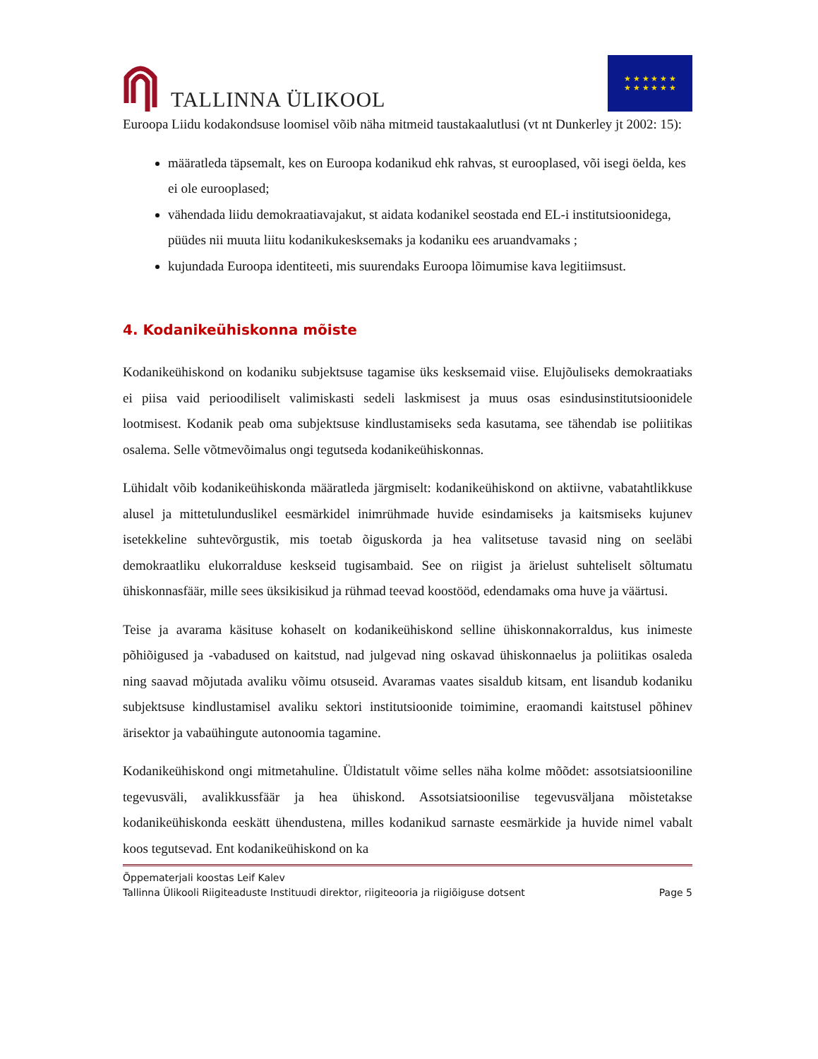TALLINNA ÜLIKOOL
★ ★ ★ ★ ★ ★
★ ★ ★ ★ ★ ★
Euroopa Liidu kodakondsuse loomisel võib näha mitmeid taustakaalutlusi (vt nt Dunkerley jt 2002: 15):
määratleda täpsemalt, kes on Euroopa kodanikud ehk rahvas, st eurooplased, või isegi öelda, kes ei ole eurooplased;
vähendada liidu demokraatiavajakut, st aidata kodanikel seostada end EL-i institutsioonidega, püüdes nii muuta liitu kodanikukesksemaks ja kodaniku ees aruandvamaks ;
kujundada Euroopa identiteeti, mis suurendaks Euroopa lõimumise kava legitiimsust.
4. Kodanikeühiskonna mõiste
Kodanikeühiskond on kodaniku subjektsuse tagamise üks kesksemaid viise. Elujõuliseks demokraatiaks ei piisa vaid perioodiliselt valimiskasti sedeli laskmisest ja muus osas esindusinstitutsioonidele lootmisest. Kodanik peab oma subjektsuse kindlustamiseks seda kasutama, see tähendab ise poliitikas osalema. Selle võtmevõimalus ongi tegutseda kodanikeühiskonnas.
Lühidalt võib kodanikeühiskonda määratleda järgmiselt: kodanikeühiskond on aktiivne, vabatahtlikkuse alusel ja mittetulunduslikel eesmärkidel inimrühmade huvide esindamiseks ja kaitsmiseks kujunev isetekkeline suhtevõrgustik, mis toetab õiguskorda ja hea valitsetuse tavasid ning on seeläbi demokraatliku elukorralduse keskseid tugisambaid. See on riigist ja ärielust suhteliselt sõltumatu ühiskonnasfäär, mille sees üksikisikud ja rühmad teevad koostööd, edendamaks oma huve ja väärtusi.
Teise ja avarama käsituse kohaselt on kodanikeühiskond selline ühiskonnakorraldus, kus inimeste põhiõigused ja -vabadused on kaitstud, nad julgevad ning oskavad ühiskonnaelus ja poliitikas osaleda ning saavad mõjutada avaliku võimu otsuseid. Avaramas vaates sisaldub kitsam, ent lisandub kodaniku subjektsuse kindlustamisel avaliku sektori institutsioonide toimimine, eraomandi kaitstusel põhinev ärisektor ja vabaühingute autonoomia tagamine.
Kodanikeühiskond ongi mitmetahuline. Üldistatult võime selles näha kolme mõõdet: assotsiatsiooniline tegevusväli, avalikkussfäär ja hea ühiskond. Assotsiatsioonilise tegevusväljana mõistetakse kodanikeühiskonda eeskätt ühendustena, milles kodanikud sarnaste eesmärkide ja huvide nimel vabalt koos tegutsevad. Ent kodanikeühiskond on ka
Õppematerjali koostas Leif Kalev
Tallinna Ülikooli Riigiteaduste Instituudi direktor, riigiteooria ja riigiõiguse dotsent Page 5